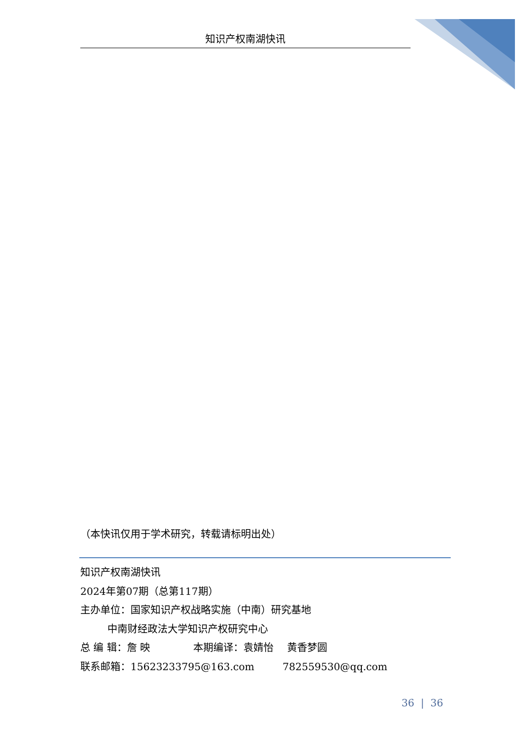知识产权南湖快讯
（本快讯仅用于学术研究，转载请标明出处）
知识产权南湖快讯
2024年第07期（总第117期）
主办单位：国家知识产权战略实施（中南）研究基地
中南财经政法大学知识产权研究中心
总 编 辑：詹 映 本期编译：袁婧怡 黄香梦圆
联系邮箱：15623233795@163.com 782559530@qq.com
36 | 36